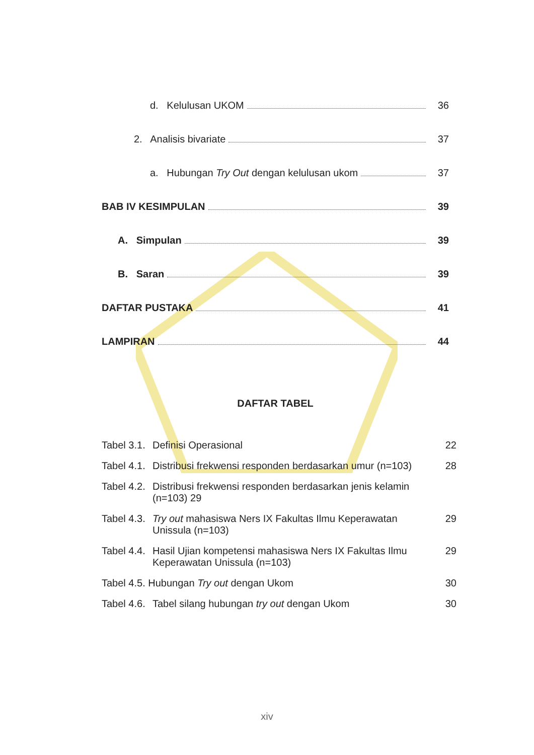d. Kelulusan UKOM 36
2. Analisis bivariate 37
a. Hubungan Try Out dengan kelulusan ukom 37
BAB IV KESIMPULAN 39
A. Simpulan 39
B. Saran 39
DAFTAR PUSTAKA 41
LAMPIRAN 44
DAFTAR TABEL
Tabel 3.1. Definisi Operasional 22
Tabel 4.1. Distribusi frekwensi responden berdasarkan umur (n=103) 28
Tabel 4.2. Distribusi frekwensi responden berdasarkan jenis kelamin (n=103) 29
Tabel 4.3. Try out mahasiswa Ners IX Fakultas Ilmu Keperawatan Unissula (n=103) 29
Tabel 4.4. Hasil Ujian kompetensi mahasiswa Ners IX Fakultas Ilmu Keperawatan Unissula (n=103) 29
Tabel 4.5. Hubungan Try out dengan Ukom 30
Tabel 4.6. Tabel silang hubungan try out dengan Ukom 30
xiv